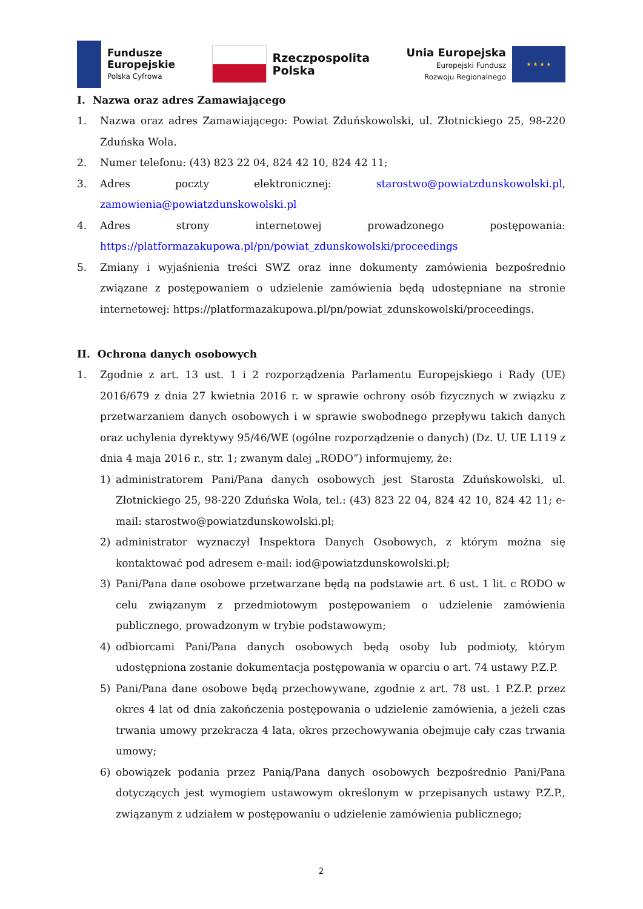Fundusze
Europejskie
Polska Cyfrowa
Rzeczpospolita
Polska
Unia Europejska
Europejski Fundusz
Rozwoju Regionalnego
★ ★ ★ ★
I. Nazwa oraz adres Zamawiającego
1. Nazwa oraz adres Zamawiającego: Powiat Zduńskowolski, ul. Złotnickiego 25, 98-220 Zduńska Wola.
2. Numer telefonu: (43) 823 22 04, 824 42 10, 824 42 11;
3. Adres poczty elektronicznej: starostwo@powiatzdunskowolski.pl, zamowienia@powiatzdunskowolski.pl
4. Adres strony internetowej prowadzonego postępowania: https://platformazakupowa.pl/pn/powiat_zdunskowolski/proceedings
5. Zmiany i wyjaśnienia treści SWZ oraz inne dokumenty zamówienia bezpośrednio związane z postępowaniem o udzielenie zamówienia będą udostępniane na stronie internetowej: https://platformazakupowa.pl/pn/powiat_zdunskowolski/proceedings.
II. Ochrona danych osobowych
1. Zgodnie z art. 13 ust. 1 i 2 rozporządzenia Parlamentu Europejskiego i Rady (UE) 2016/679 z dnia 27 kwietnia 2016 r. w sprawie ochrony osób fizycznych w związku z przetwarzaniem danych osobowych i w sprawie swobodnego przepływu takich danych oraz uchylenia dyrektywy 95/46/WE (ogólne rozporządzenie o danych) (Dz. U. UE L119 z dnia 4 maja 2016 r., str. 1; zwanym dalej „RODO”) informujemy, że:
1) administratorem Pani/Pana danych osobowych jest Starosta Zduńskowolski, ul. Złotnickiego 25, 98-220 Zduńska Wola, tel.: (43) 823 22 04, 824 42 10, 824 42 11; e-mail: starostwo@powiatzdunskowolski.pl;
2) administrator wyznaczył Inspektora Danych Osobowych, z którym można się kontaktować pod adresem e-mail: iod@powiatzdunskowolski.pl;
3) Pani/Pana dane osobowe przetwarzane będą na podstawie art. 6 ust. 1 lit. c RODO w celu związanym z przedmiotowym postępowaniem o udzielenie zamówienia publicznego, prowadzonym w trybie podstawowym;
4) odbiorcami Pani/Pana danych osobowych będą osoby lub podmioty, którym udostępniona zostanie dokumentacja postępowania w oparciu o art. 74 ustawy P.Z.P.
5) Pani/Pana dane osobowe będą przechowywane, zgodnie z art. 78 ust. 1 P.Z.P. przez okres 4 lat od dnia zakończenia postępowania o udzielenie zamówienia, a jeżeli czas trwania umowy przekracza 4 lata, okres przechowywania obejmuje cały czas trwania umowy;
6) obowiązek podania przez Panią/Pana danych osobowych bezpośrednio Pani/Pana dotyczących jest wymogiem ustawowym określonym w przepisanych ustawy P.Z.P., związanym z udziałem w postępowaniu o udzielenie zamówienia publicznego;
2